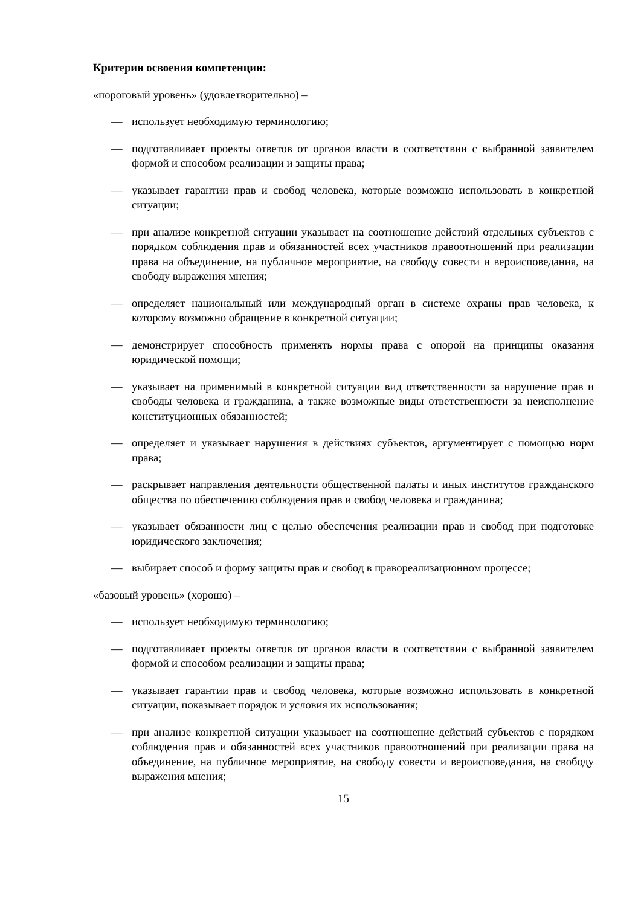Критерии освоения компетенции:
«пороговый уровень» (удовлетворительно) –
— использует необходимую терминологию;
— подготавливает проекты ответов от органов власти в соответствии с выбранной заявителем формой и способом реализации и защиты права;
— указывает гарантии прав и свобод человека, которые возможно использовать в конкретной ситуации;
— при анализе конкретной ситуации указывает на соотношение действий отдельных субъектов с порядком соблюдения прав и обязанностей всех участников правоотношений при реализации права на объединение, на публичное мероприятие, на свободу совести и вероисповедания, на свободу выражения мнения;
— определяет национальный или международный орган в системе охраны прав человека, к которому возможно обращение в конкретной ситуации;
— демонстрирует способность применять нормы права с опорой на принципы оказания юридической помощи;
— указывает на применимый в конкретной ситуации вид ответственности за нарушение прав и свободы человека и гражданина, а также возможные виды ответственности за неисполнение конституционных обязанностей;
— определяет и указывает нарушения в действиях субъектов, аргументирует с помощью норм права;
— раскрывает направления деятельности общественной палаты и иных институтов гражданского общества по обеспечению соблюдения прав и свобод человека и гражданина;
— указывает обязанности лиц с целью обеспечения реализации прав и свобод при подготовке юридического заключения;
— выбирает способ и форму защиты прав и свобод в правореализационном процессе;
«базовый уровень» (хорошо) –
— использует необходимую терминологию;
— подготавливает проекты ответов от органов власти в соответствии с выбранной заявителем формой и способом реализации и защиты права;
— указывает гарантии прав и свобод человека, которые возможно использовать в конкретной ситуации, показывает порядок и условия их использования;
— при анализе конкретной ситуации указывает на соотношение действий субъектов с порядком соблюдения прав и обязанностей всех участников правоотношений при реализации права на объединение, на публичное мероприятие, на свободу совести и вероисповедания, на свободу выражения мнения;
15